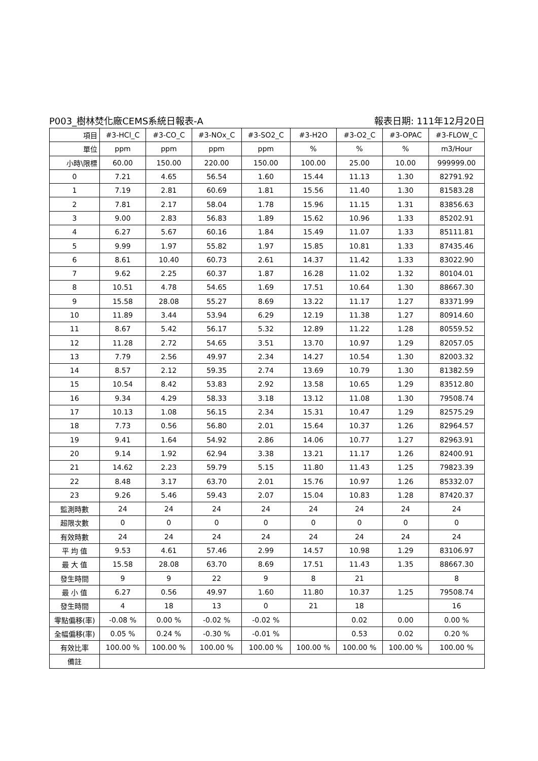P003_樹林焚化廠CEMS系統日報表-A 報表日期: 111年12月20日
| 項目 | #3-HCl_C | #3-CO_C | #3-NOx_C | #3-SO2_C | #3-H2O | #3-O2_C | #3-OPAC | #3-FLOW_C |
| 單位 | ppm | ppm | ppm | ppm | % | % | % | m3/Hour |
| 小時\限標 | 60.00 | 150.00 | 220.00 | 150.00 | 100.00 | 25.00 | 10.00 | 999999.00 |
| 0 | 7.21 | 4.65 | 56.54 | 1.60 | 15.44 | 11.13 | 1.30 | 82791.92 |
| 1 | 7.19 | 2.81 | 60.69 | 1.81 | 15.56 | 11.40 | 1.30 | 81583.28 |
| 2 | 7.81 | 2.17 | 58.04 | 1.78 | 15.96 | 11.15 | 1.31 | 83856.63 |
| 3 | 9.00 | 2.83 | 56.83 | 1.89 | 15.62 | 10.96 | 1.33 | 85202.91 |
| 4 | 6.27 | 5.67 | 60.16 | 1.84 | 15.49 | 11.07 | 1.33 | 85111.81 |
| 5 | 9.99 | 1.97 | 55.82 | 1.97 | 15.85 | 10.81 | 1.33 | 87435.46 |
| 6 | 8.61 | 10.40 | 60.73 | 2.61 | 14.37 | 11.42 | 1.33 | 83022.90 |
| 7 | 9.62 | 2.25 | 60.37 | 1.87 | 16.28 | 11.02 | 1.32 | 80104.01 |
| 8 | 10.51 | 4.78 | 54.65 | 1.69 | 17.51 | 10.64 | 1.30 | 88667.30 |
| 9 | 15.58 | 28.08 | 55.27 | 8.69 | 13.22 | 11.17 | 1.27 | 83371.99 |
| 10 | 11.89 | 3.44 | 53.94 | 6.29 | 12.19 | 11.38 | 1.27 | 80914.60 |
| 11 | 8.67 | 5.42 | 56.17 | 5.32 | 12.89 | 11.22 | 1.28 | 80559.52 |
| 12 | 11.28 | 2.72 | 54.65 | 3.51 | 13.70 | 10.97 | 1.29 | 82057.05 |
| 13 | 7.79 | 2.56 | 49.97 | 2.34 | 14.27 | 10.54 | 1.30 | 82003.32 |
| 14 | 8.57 | 2.12 | 59.35 | 2.74 | 13.69 | 10.79 | 1.30 | 81382.59 |
| 15 | 10.54 | 8.42 | 53.83 | 2.92 | 13.58 | 10.65 | 1.29 | 83512.80 |
| 16 | 9.34 | 4.29 | 58.33 | 3.18 | 13.12 | 11.08 | 1.30 | 79508.74 |
| 17 | 10.13 | 1.08 | 56.15 | 2.34 | 15.31 | 10.47 | 1.29 | 82575.29 |
| 18 | 7.73 | 0.56 | 56.80 | 2.01 | 15.64 | 10.37 | 1.26 | 82964.57 |
| 19 | 9.41 | 1.64 | 54.92 | 2.86 | 14.06 | 10.77 | 1.27 | 82963.91 |
| 20 | 9.14 | 1.92 | 62.94 | 3.38 | 13.21 | 11.17 | 1.26 | 82400.91 |
| 21 | 14.62 | 2.23 | 59.79 | 5.15 | 11.80 | 11.43 | 1.25 | 79823.39 |
| 22 | 8.48 | 3.17 | 63.70 | 2.01 | 15.76 | 10.97 | 1.26 | 85332.07 |
| 23 | 9.26 | 5.46 | 59.43 | 2.07 | 15.04 | 10.83 | 1.28 | 87420.37 |
| 監測時數 | 24 | 24 | 24 | 24 | 24 | 24 | 24 | 24 |
| 超限次數 | 0 | 0 | 0 | 0 | 0 | 0 | 0 | 0 |
| 有效時數 | 24 | 24 | 24 | 24 | 24 | 24 | 24 | 24 |
| 平 均 值 | 9.53 | 4.61 | 57.46 | 2.99 | 14.57 | 10.98 | 1.29 | 83106.97 |
| 最 大 值 | 15.58 | 28.08 | 63.70 | 8.69 | 17.51 | 11.43 | 1.35 | 88667.30 |
| 發生時間 | 9 | 9 | 22 | 9 | 8 | 21 | | 8 |
| 最 小 值 | 6.27 | 0.56 | 49.97 | 1.60 | 11.80 | 10.37 | 1.25 | 79508.74 |
| 發生時間 | 4 | 18 | 13 | 0 | 21 | 18 | | 16 |
| 零點偏移(率) | -0.08 % | 0.00 % | -0.02 % | -0.02 % | | 0.02 | 0.00 | 0.00 % |
| 全幅偏移(率) | 0.05 % | 0.24 % | -0.30 % | -0.01 % | | 0.53 | 0.02 | 0.20 % |
| 有效比率 | 100.00 % | 100.00 % | 100.00 % | 100.00 % | 100.00 % | 100.00 % | 100.00 % | 100.00 % |
| 備註 | | | | | | | | |